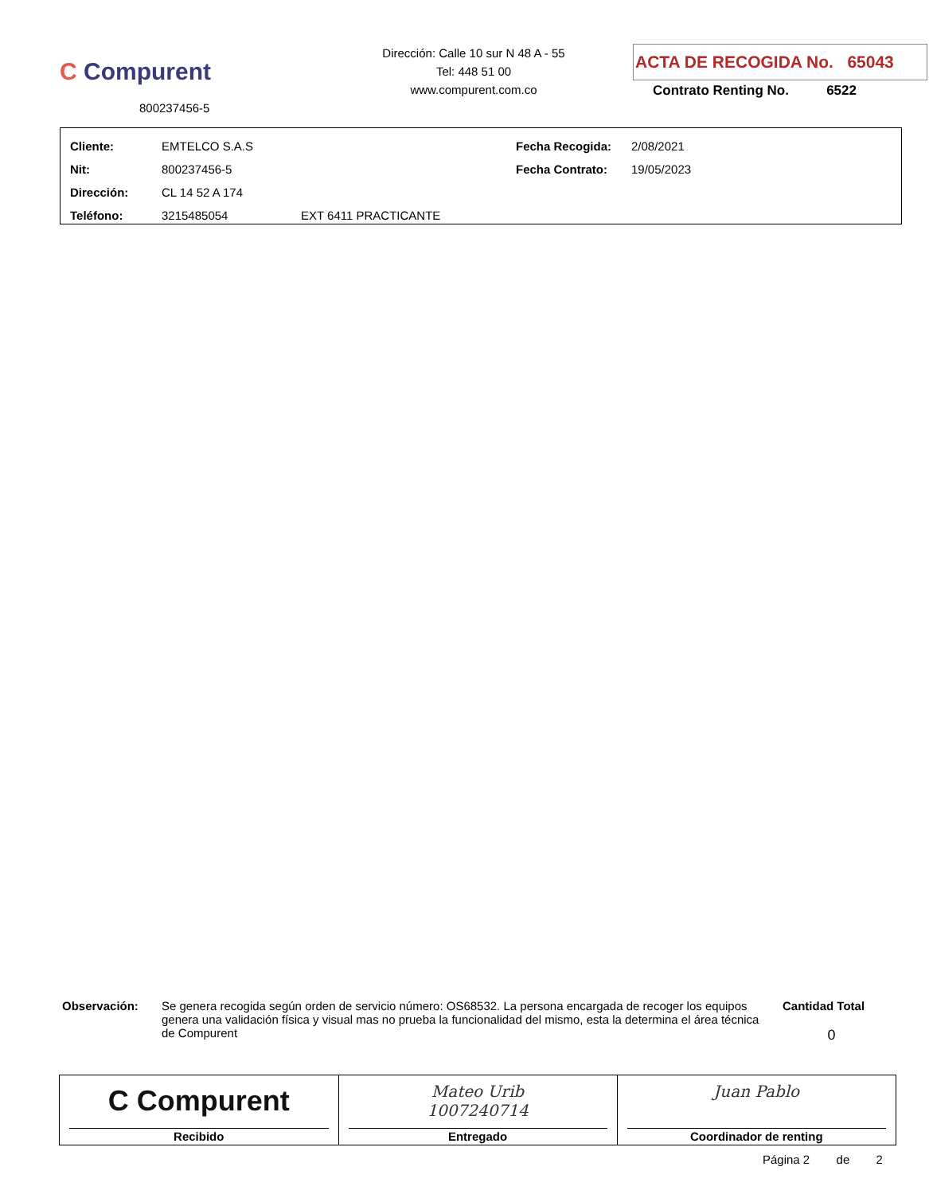C Compurent
800237456-5
Dirección: Calle 10 sur N 48 A - 55
Tel: 448 51 00
www.compurent.com.co
ACTA DE RECOGIDA No. 65043
Contrato Renting No. 6522
| Cliente: | EMTELCO S.A.S | | Fecha Recogida: | 2/08/2021 |
| Nit: | 800237456-5 | | Fecha Contrato: | 19/05/2023 |
| Dirección: | CL 14 52 A 174 | | | |
| Teléfono: | 3215485054 | EXT 6411 PRACTICANTE | | |
Observación:
Se genera recogida según orden de servicio número: OS68532. La persona encargada de recoger los equipos genera una validación física y visual mas no prueba la funcionalidad del mismo, esta la determina el área técnica de Compurent
Cantidad Total
0
| C Compurent Recibido | Mateo Urib 1007240714 Entregado | Juan Pablo Coordinador de renting |
Página 2 de 2